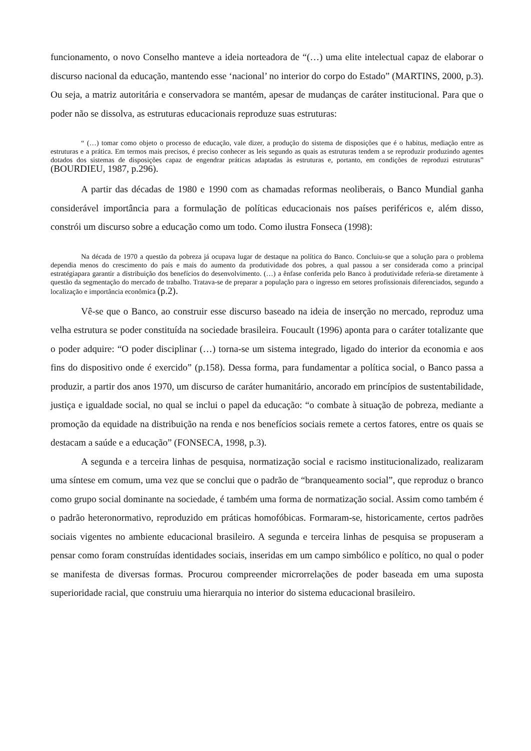funcionamento, o novo Conselho manteve a ideia norteadora de “(…) uma elite intelectual capaz de elaborar o discurso nacional da educação, mantendo esse ‘nacional’ no interior do corpo do Estado” (MARTINS, 2000, p.3). Ou seja, a matriz autoritária e conservadora se mantém, apesar de mudanças de caráter institucional. Para que o poder não se dissolva, as estruturas educacionais reproduze suas estruturas:
“ (…) tomar como objeto o processo de educação, vale dizer, a produção do sistema de disposições que é o habitus, mediação entre as estruturas e a prática. Em termos mais precisos, é preciso conhecer as leis segundo as quais as estruturas tendem a se reproduzir produzindo agentes dotados dos sistemas de disposições capaz de engendrar práticas adaptadas às estruturas e, portanto, em condições de reproduzi estruturas” (BOURDIEU, 1987, p.296).
A partir das décadas de 1980 e 1990 com as chamadas reformas neoliberais, o Banco Mundial ganha considerável importância para a formulação de políticas educacionais nos países periféricos e, além disso, constrói um discurso sobre a educação como um todo. Como ilustra Fonseca (1998):
Na década de 1970 a questão da pobreza já ocupava lugar de destaque na política do Banco. Concluiu-se que a solução para o problema dependia menos do crescimento do país e mais do aumento da produtividade dos pobres, a qual passou a ser considerada como a principal estratégiapara garantir a distribuição dos benefícios do desenvolvimento. (…) a ênfase conferida pelo Banco à produtividade referia-se diretamente à questão da segmentação do mercado de trabalho. Tratava-se de preparar a população para o ingresso em setores profissionais diferenciados, segundo a localização e importância econômica (p.2).
Vê-se que o Banco, ao construir esse discurso baseado na ideia de inserção no mercado, reproduz uma velha estrutura se poder constituída na sociedade brasileira. Foucault (1996) aponta para o caráter totalizante que o poder adquire: “O poder disciplinar (…) torna-se um sistema integrado, ligado do interior da economia e aos fins do dispositivo onde é exercido” (p.158). Dessa forma, para fundamentar a política social, o Banco passa a produzir, a partir dos anos 1970, um discurso de caráter humanitário, ancorado em princípios de sustentabilidade, justiça e igualdade social, no qual se inclui o papel da educação: “o combate à situação de pobreza, mediante a promoção da equidade na distribuição na renda e nos benefícios sociais remete a certos fatores, entre os quais se destacam a saúde e a educação” (FONSECA, 1998, p.3).
A segunda e a terceira linhas de pesquisa, normatização social e racismo institucionalizado, realizaram uma síntese em comum, uma vez que se conclui que o padrão de “branqueamento social”, que reproduz o branco como grupo social dominante na sociedade, é também uma forma de normatização social. Assim como também é o padrão heteronormativo, reproduzido em práticas homofóbicas. Formaram-se, historicamente, certos padrões sociais vigentes no ambiente educacional brasileiro. A segunda e terceira linhas de pesquisa se propuseram a pensar como foram construídas identidades sociais, inseridas em um campo simbólico e político, no qual o poder se manifesta de diversas formas. Procurou compreender microrrelações de poder baseada em uma suposta superioridade racial, que construiu uma hierarquia no interior do sistema educacional brasileiro.